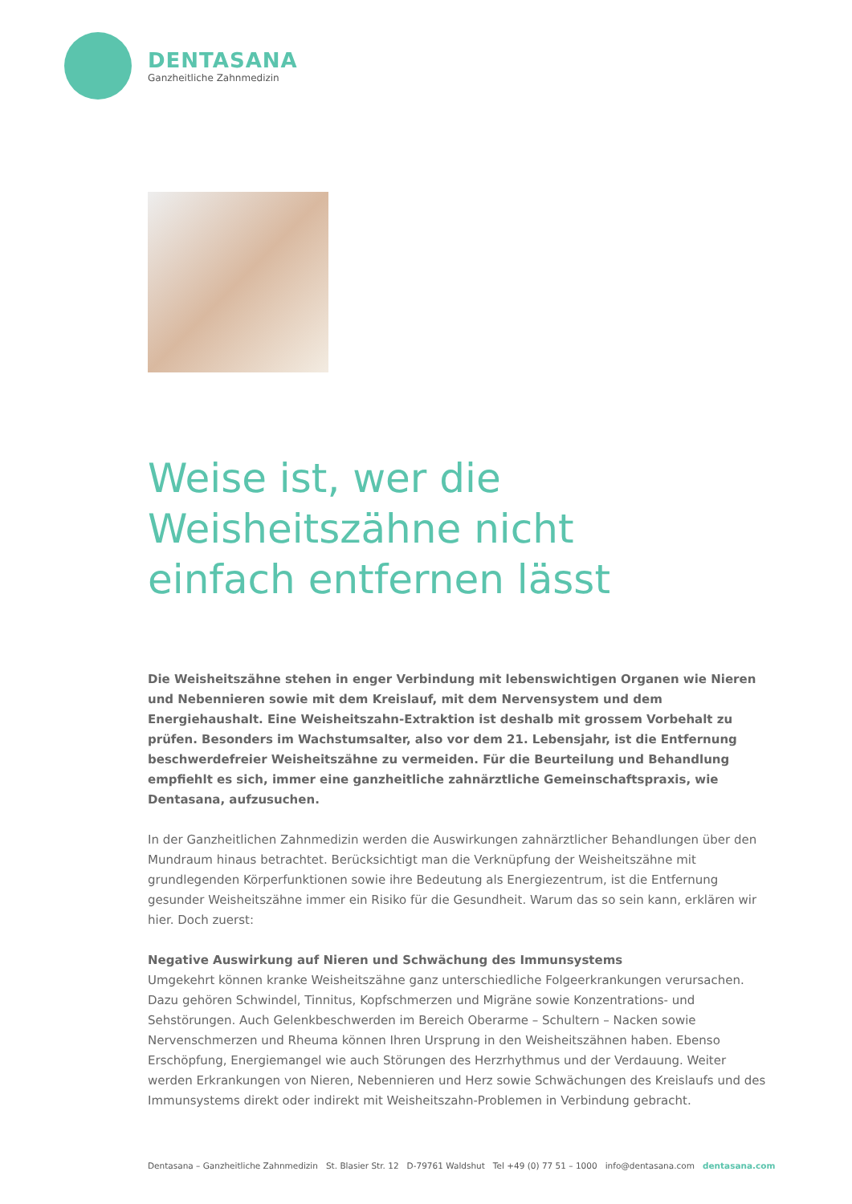DENTASANA
Ganzheitliche Zahnmedizin
Weise ist, wer die
Weisheitszähne nicht
einfach entfernen lässt
Die Weisheitszähne stehen in enger Verbindung mit lebenswichtigen Organen wie Nieren und Nebennieren sowie mit dem Kreislauf, mit dem Nervensystem und dem Energiehaushalt. Eine Weisheitszahn-Extraktion ist deshalb mit grossem Vorbehalt zu prüfen. Besonders im Wachstumsalter, also vor dem 21. Lebensjahr, ist die Entfernung beschwerdefreier Weisheitszähne zu vermeiden. Für die Beurteilung und Behandlung empfiehlt es sich, immer eine ganzheitliche zahnärztliche Gemeinschaftspraxis, wie Dentasana, aufzusuchen.
In der Ganzheitlichen Zahnmedizin werden die Auswirkungen zahnärztlicher Behandlungen über den Mundraum hinaus betrachtet. Berücksichtigt man die Verknüpfung der Weisheitszähne mit grundlegenden Körperfunktionen sowie ihre Bedeutung als Energiezentrum, ist die Entfernung gesunder Weisheitszähne immer ein Risiko für die Gesundheit. Warum das so sein kann, erklären wir hier. Doch zuerst:
Negative Auswirkung auf Nieren und Schwächung des Immunsystems
Umgekehrt können kranke Weisheitszähne ganz unterschiedliche Folgeerkrankungen verursachen. Dazu gehören Schwindel, Tinnitus, Kopfschmerzen und Migräne sowie Konzentrations- und Sehstörungen. Auch Gelenkbeschwerden im Bereich Oberarme – Schultern – Nacken sowie Nervenschmerzen und Rheuma können Ihren Ursprung in den Weisheitszähnen haben. Ebenso Erschöpfung, Energiemangel wie auch Störungen des Herzrhythmus und der Verdauung. Weiter werden Erkrankungen von Nieren, Nebennieren und Herz sowie Schwächungen des Kreislaufs und des Immunsystems direkt oder indirekt mit Weisheitszahn-Problemen in Verbindung gebracht.
Dentasana – Ganzheitliche Zahnmedizin St. Blasier Str. 12 D-79761 Waldshut Tel +49 (0) 77 51 – 1000 info@dentasana.com dentasana.com